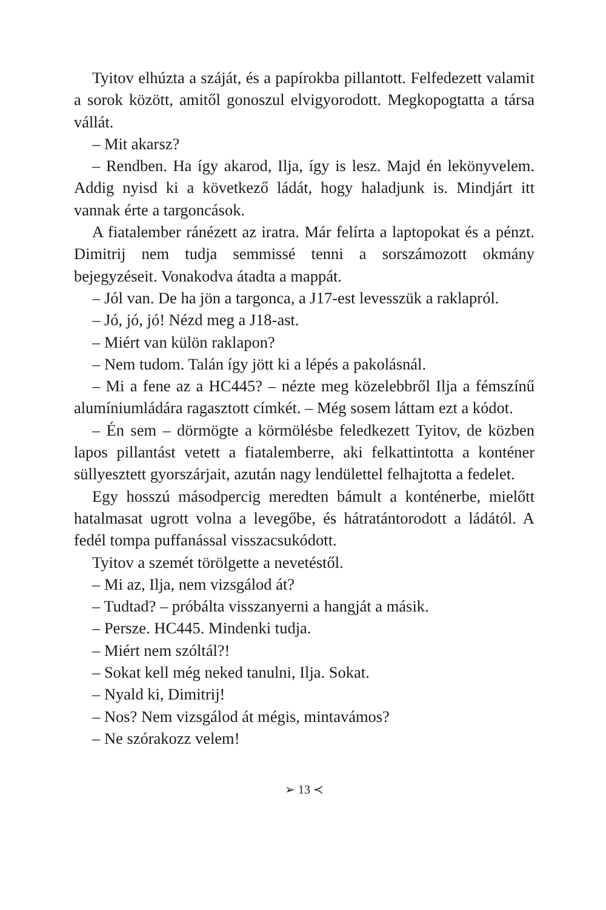Tyitov elhúzta a száját, és a papírokba pillantott. Felfedezett valamit a sorok között, amitől gonoszul elvigyorodott. Megkopogtatta a társa vállát.
– Mit akarsz?
– Rendben. Ha így akarod, Ilja, így is lesz. Majd én lekönyvelem. Addig nyisd ki a következő ládát, hogy haladjunk is. Mindjárt itt vannak érte a targoncások.
A fiatalember ránézett az iratra. Már felírta a laptopokat és a pénzt. Dimitrij nem tudja semmissé tenni a sorszámozott okmány bejegyzéseit. Vonakodva átadta a mappát.
– Jól van. De ha jön a targonca, a J17-est levesszük a raklapról.
– Jó, jó, jó! Nézd meg a J18-ast.
– Miért van külön raklapon?
– Nem tudom. Talán így jött ki a lépés a pakolásnál.
– Mi a fene az a HC445? – nézte meg közelebbről Ilja a fémszínű alumíniumládára ragasztott címkét. – Még sosem láttam ezt a kódot.
– Én sem – dörmögte a körmölésbe feledkezett Tyitov, de közben lapos pillantást vetett a fiatalemberre, aki felkattintotta a konténer süllyesztett gyorszárjait, azután nagy lendülettel felhajtotta a fedelet.
Egy hosszú másodpercig meredten bámult a konténerbe, mielőtt hatalmasat ugrott volna a levegőbe, és hátratántorodott a ládától. A fedél tompa puffanással visszacsukódott.
Tyitov a szemét törölgette a nevetéstől.
– Mi az, Ilja, nem vizsgálod át?
– Tudtad? – próbálta visszanyerni a hangját a másik.
– Persze. HC445. Mindenki tudja.
– Miért nem szóltál?!
– Sokat kell még neked tanulni, Ilja. Sokat.
– Nyald ki, Dimitrij!
– Nos? Nem vizsgálod át mégis, mintavámos?
– Ne szórakozz velem!
➢ 13 ≺